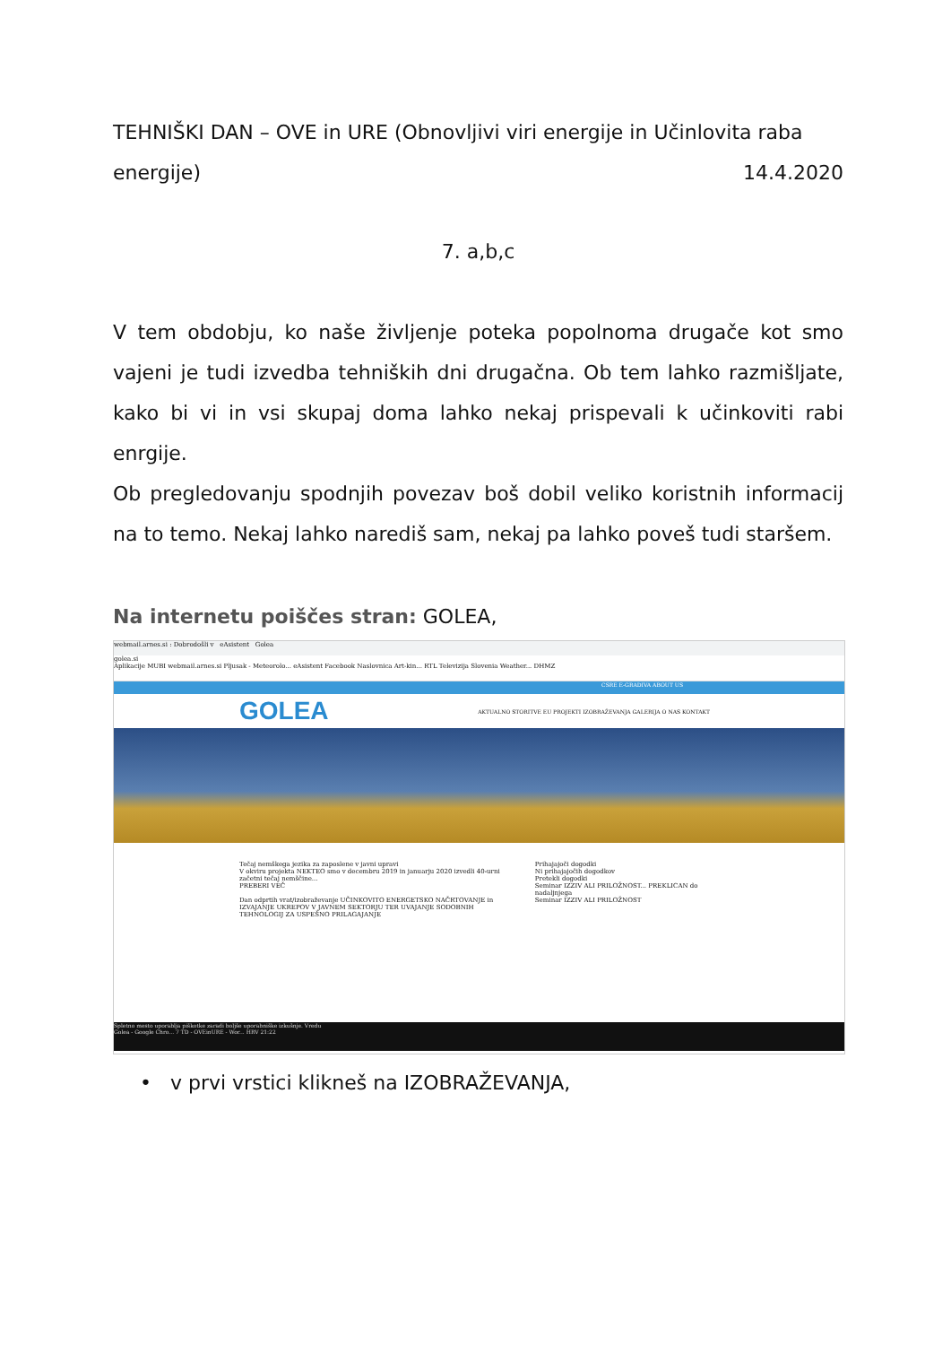TEHNIŠKI DAN – OVE in URE (Obnovljivi viri energije in Učinlovita raba
energije) 14.4.2020
7. a,b,c
V tem obdobju, ko naše življenje poteka popolnoma drugače kot smo vajeni je tudi izvedba tehniških dni drugačna. Ob tem lahko razmišljate, kako bi vi in vsi skupaj doma lahko nekaj prispevali k učinkoviti rabi enrgije.
Ob pregledovanju spodnjih povezav boš dobil veliko koristnih informacij na to temo. Nekaj lahko narediš sam, nekaj pa lahko poveš tudi staršem.
Na internetu poiščes stran: GOLEA,
webmail.arnes.si : Dobrodošli v eAsistent Golea
golea.si
Aplikacije MUBI webmail.arnes.si Pljusak - Meteorolo... eAsistent Facebook Naslovnica Art-kin... RTL Televizija Slovenia Weather... DHMZ
CSRE E-GRADIVA ABOUT US
GOLEA AKTUALNO STORITVE EU PROJEKTI IZOBRAŽEVANJA GALERIJA O NAS KONTAKT
Tečaj nemškega jezika za zaposlene v javni upravi
V okviru projekta NEKTEO smo v decembru 2019 in januarju 2020 izvedli 40-urni začetni tečaj nemščine...
PREBERI VEČ
Dan odprtih vrat/izobraževanje UČINKOVITO ENERGETSKO NAČRTOVANJE in IZVAJANJE UKREPOV V JAVNEM SEKTORJU TER UVAJANJE SODOBNIH TEHNOLOGIJ ZA USPEŠNO PRILAGAJANJE
Prihajajoči dogodki
Ni prihajajočih dogodkov
Pretekli dogodki
Seminar IZZIV ALI PRILOŽNOST... PREKLICAN do nadaljnjega
Seminar IZZIV ALI PRILOŽNOST
Spletno mesto uporablja piškotke zaradi boljše uporabniške izkušnje. Vredu
Golea - Google Chro... 7 TD - OVEinURE - Wor... HRV 21:22
• v prvi vrstici klikneš na IZOBRAŽEVANJA,